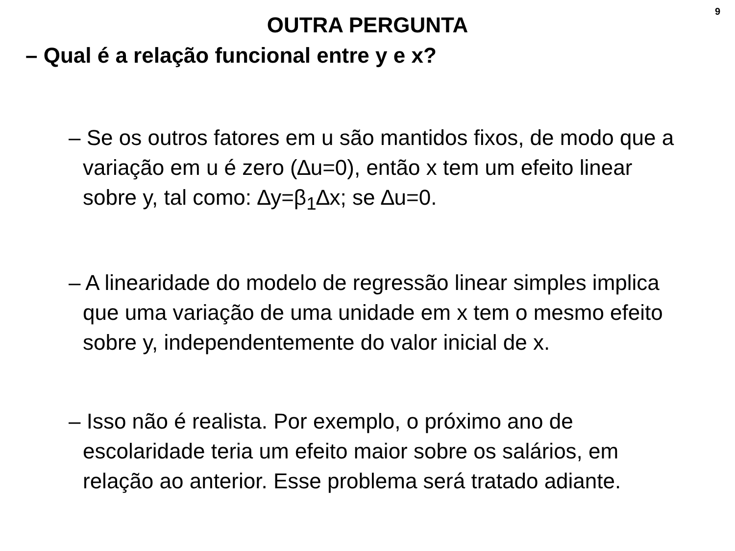9
OUTRA PERGUNTA
– Qual é a relação funcional entre y e x?
– Se os outros fatores em u são mantidos fixos, de modo que a variação em u é zero (∆u=0), então x tem um efeito linear sobre y, tal como: ∆y=β<sub>1</sub>∆x; se ∆u=0.
– A linearidade do modelo de regressão linear simples implica que uma variação de uma unidade em x tem o mesmo efeito sobre y, independentemente do valor inicial de x.
– Isso não é realista. Por exemplo, o próximo ano de escolaridade teria um efeito maior sobre os salários, em relação ao anterior. Esse problema será tratado adiante.